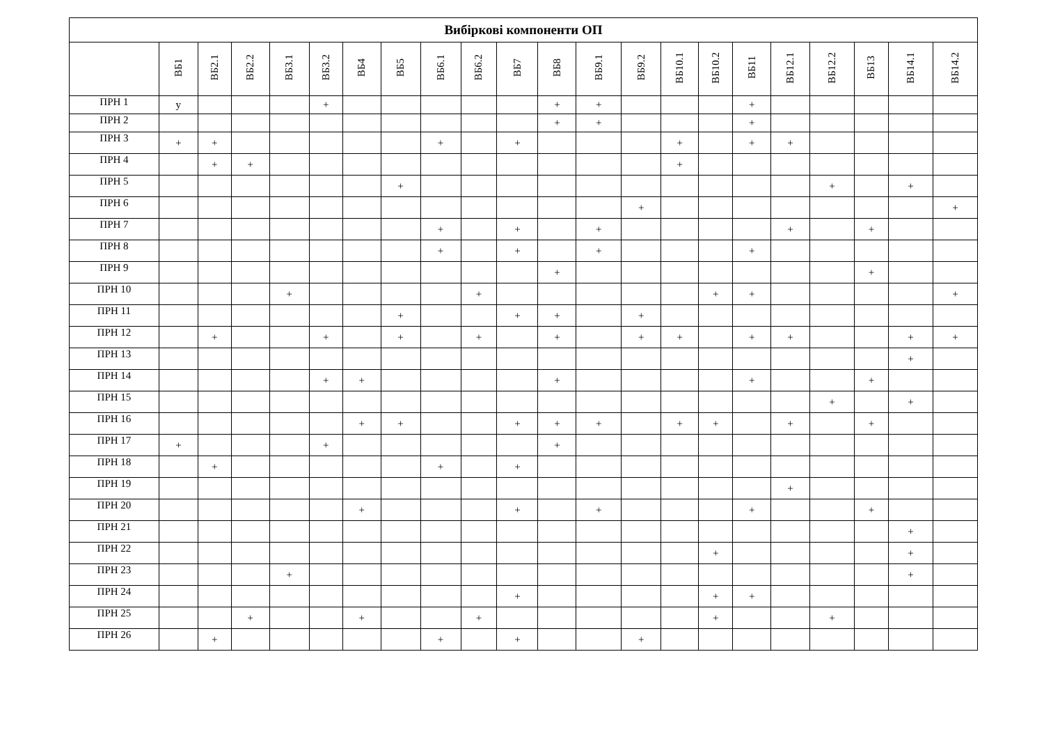| Вибіркові компоненти ОП | | | | | | | | | | | | | | | | | | | | | |
| --- | --- | --- | --- | --- | --- | --- | --- | --- | --- | --- | --- | --- | --- | --- | --- | --- | --- | --- | --- | --- | --- |
| | ВБ1 | ВБ2.1 | ВБ2.2 | ВБ3.1 | ВБ3.2 | ВБ4 | ВБ5 | ВБ6.1 | ВБ6.2 | ВБ7 | ВБ8 | ВБ9.1 | ВБ9.2 | ВБ10.1 | ВБ10.2 | ВБ11 | ВБ12.1 | ВБ12.2 | ВБ13 | ВБ14.1 | ВБ14.2 |
| ПРН 1 | y | | | | + | | | | | | + | + | | | | + | | | | | |
| ПРН 2 | | | | | | | | | | | + | + | | | | + | | | | | |
| ПРН 3 | + | + | | | | | | + | | + | | | | + | | + | + | | | | |
| ПРН 4 | | + | + | | | | | | | | | | | + | | | | | | | |
| ПРН 5 | | | | | | | + | | | | | | | | | | | + | | + | |
| ПРН 6 | | | | | | | | | | | | | + | | | | | | | | + |
| ПРН 7 | | | | | | | | + | | + | | + | | | | | + | | + | | |
| ПРН 8 | | | | | | | | + | | + | | + | | | | + | | | | | |
| ПРН 9 | | | | | | | | | | | + | | | | | | | | + | | |
| ПРН 10 | | | | + | | | | | + | | | | | | + | + | | | | | + |
| ПРН 11 | | | | | | | + | | | + | + | | + | | | | | | | | |
| ПРН 12 | | + | | | + | | + | | + | | + | | + | + | | + | + | | | + | + |
| ПРН 13 | | | | | | | | | | | | | | | | | | | | + | |
| ПРН 14 | | | | | + | + | | | | | + | | | | | + | | | + | | |
| ПРН 15 | | | | | | | | | | | | | | | | | | + | | + | |
| ПРН 16 | | | | | | + | + | | | + | + | + | | + | + | | + | | + | | |
| ПРН 17 | + | | | | + | | | | | | + | | | | | | | | | | |
| ПРН 18 | | + | | | | | | + | | + | | | | | | | | | | | |
| ПРН 19 | | | | | | | | | | | | | | | | | + | | | | |
| ПРН 20 | | | | | | + | | | | + | | + | | | | + | | | + | | |
| ПРН 21 | | | | | | | | | | | | | | | | | | | | + | |
| ПРН 22 | | | | | | | | | | | | | | | + | | | | | + | |
| ПРН 23 | | | | + | | | | | | | | | | | | | | | | + | |
| ПРН 24 | | | | | | | | | | + | | | | | + | + | | | | | |
| ПРН 25 | | | + | | | + | | | + | | | | | | + | | | + | | | |
| ПРН 26 | | + | | | | | | + | | + | | | + | | | | | | | | |